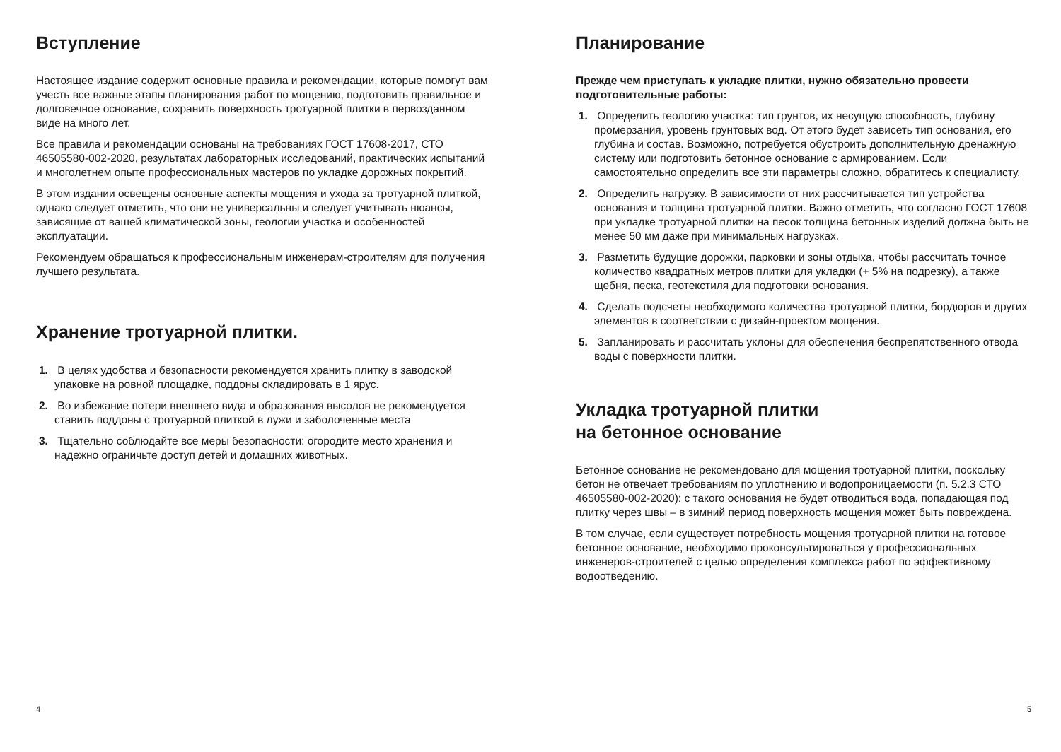Вступление
Настоящее издание содержит основные правила и рекомендации, которые помогут вам учесть все важные этапы планирования работ по мощению, подготовить правильное и долговечное основание, сохранить поверхность тротуарной плитки в первозданном виде на много лет.
Все правила и рекомендации основаны на требованиях ГОСТ 17608-2017, СТО 46505580-002-2020, результатах лабораторных исследований, практических испытаний и многолетнем опыте профессиональных мастеров по укладке дорожных покрытий.
В этом издании освещены основные аспекты мощения и ухода за тротуарной плиткой, однако следует отметить, что они не универсальны и следует учитывать нюансы, зависящие от вашей климатической зоны, геологии участка и особенностей эксплуатации.
Рекомендуем обращаться к профессиональным инженерам-строителям для получения лучшего результата.
Хранение тротуарной плитки.
1. В целях удобства и безопасности рекомендуется хранить плитку в заводской упаковке на ровной площадке, поддоны складировать в 1 ярус.
2. Во избежание потери внешнего вида и образования высолов не рекомендуется ставить поддоны с тротуарной плиткой в лужи и заболоченные места
3. Тщательно соблюдайте все меры безопасности: огородите место хранения и надежно ограничьте доступ детей и домашних животных.
4
Планирование
Прежде чем приступать к укладке плитки, нужно обязательно провести подготовительные работы:
1. Определить геологию участка: тип грунтов, их несущую способность, глубину промерзания, уровень грунтовых вод. От этого будет зависеть тип основания, его глубина и состав. Возможно, потребуется обустроить дополнительную дренажную систему или подготовить бетонное основание с армированием. Если самостоятельно определить все эти параметры сложно, обратитесь к специалисту.
2. Определить нагрузку. В зависимости от них рассчитывается тип устройства основания и толщина тротуарной плитки. Важно отметить, что согласно ГОСТ 17608 при укладке тротуарной плитки на песок толщина бетонных изделий должна быть не менее 50 мм даже при минимальных нагрузках.
3. Разметить будущие дорожки, парковки и зоны отдыха, чтобы рассчитать точное количество квадратных метров плитки для укладки (+ 5% на подрезку), а также щебня, песка, геотекстиля для подготовки основания.
4. Сделать подсчеты необходимого количества тротуарной плитки, бордюров и других элементов в соответствии с дизайн-проектом мощения.
5. Запланировать и рассчитать уклоны для обеспечения беспрепятственного отвода воды с поверхности плитки.
Укладка тротуарной плитки
на бетонное основание
Бетонное основание не рекомендовано для мощения тротуарной плитки, поскольку бетон не отвечает требованиям по уплотнению и водопроницаемости (п. 5.2.3 СТО 46505580-002-2020): с такого основания не будет отводиться вода, попадающая под плитку через швы – в зимний период поверхность мощения может быть повреждена.
В том случае, если существует потребность мощения тротуарной плитки на готовое бетонное основание, необходимо проконсультироваться у профессиональных инженеров-строителей с целью определения комплекса работ по эффективному водоотведению.
5